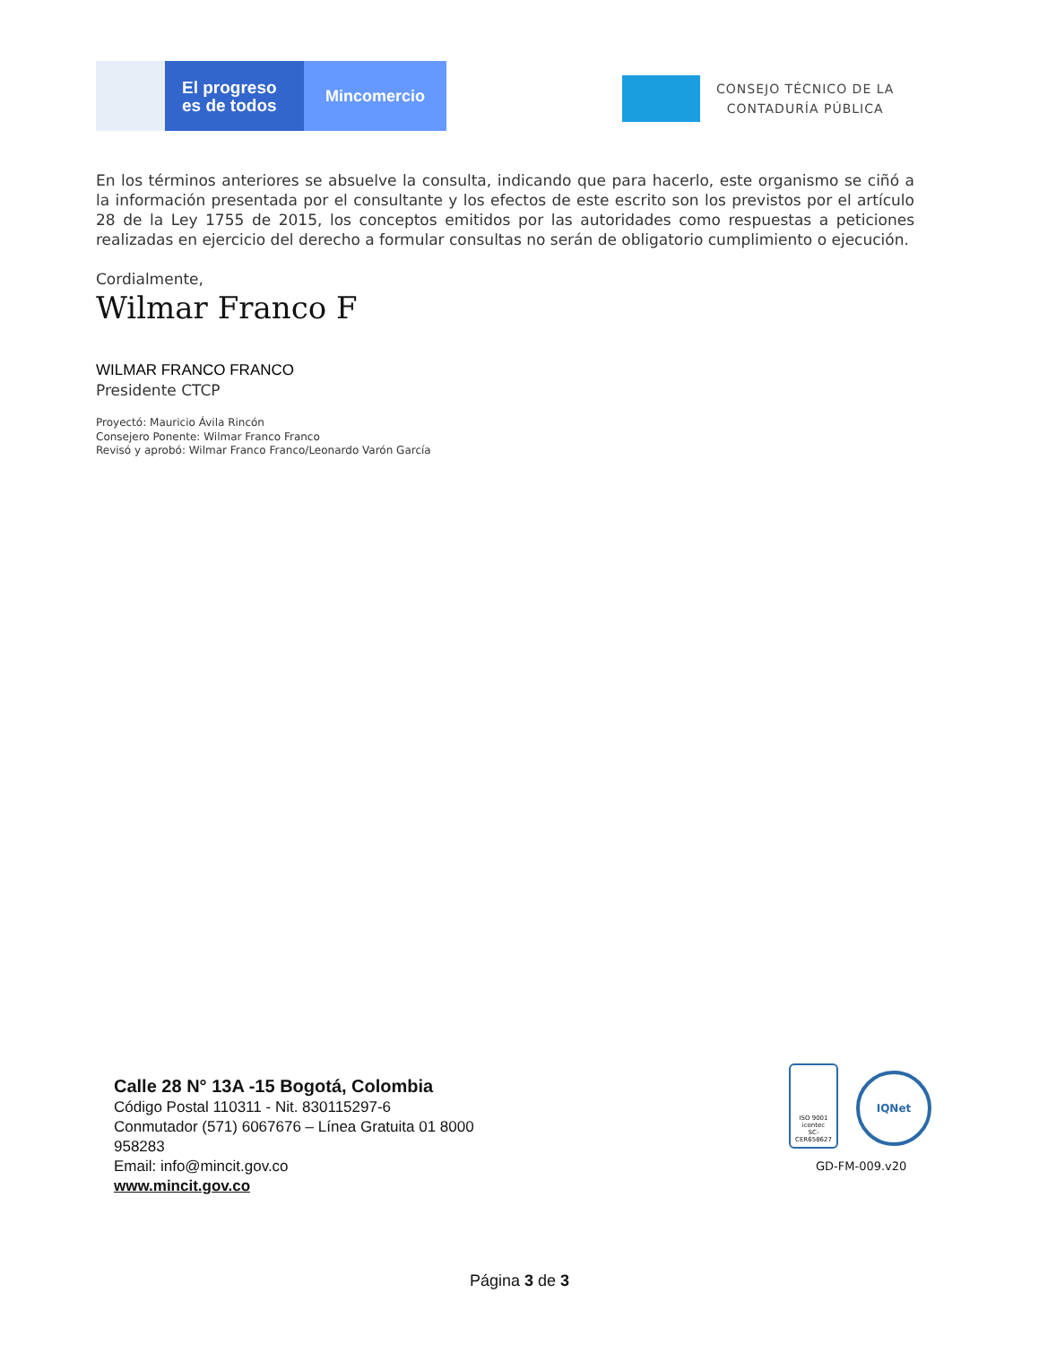El progreso
es de todos
Mincomercio
CONSEJO TÉCNICO DE LA
CONTADURÍA PÚBLICA
En los términos anteriores se absuelve la consulta, indicando que para hacerlo, este organismo se ciñó a la información presentada por el consultante y los efectos de este escrito son los previstos por el artículo 28 de la Ley 1755 de 2015, los conceptos emitidos por las autoridades como respuestas a peticiones realizadas en ejercicio del derecho a formular consultas no serán de obligatorio cumplimiento o ejecución.
Cordialmente,
Wilmar Franco F
WILMAR FRANCO FRANCO
Presidente CTCP
Proyectó: Mauricio Ávila Rincón
Consejero Ponente: Wilmar Franco Franco
Revisó y aprobó: Wilmar Franco Franco/Leonardo Varón García
Calle 28 N° 13A -15 Bogotá, Colombia
Código Postal 110311 - Nit. 830115297-6
Conmutador (571) 6067676 – Línea Gratuita 01 8000 958283
Email: info@mincit.gov.co
www.mincit.gov.co
ISO 9001
icontec
SC-CER658627
IQNet
GD-FM-009.v20
Página 3 de 3